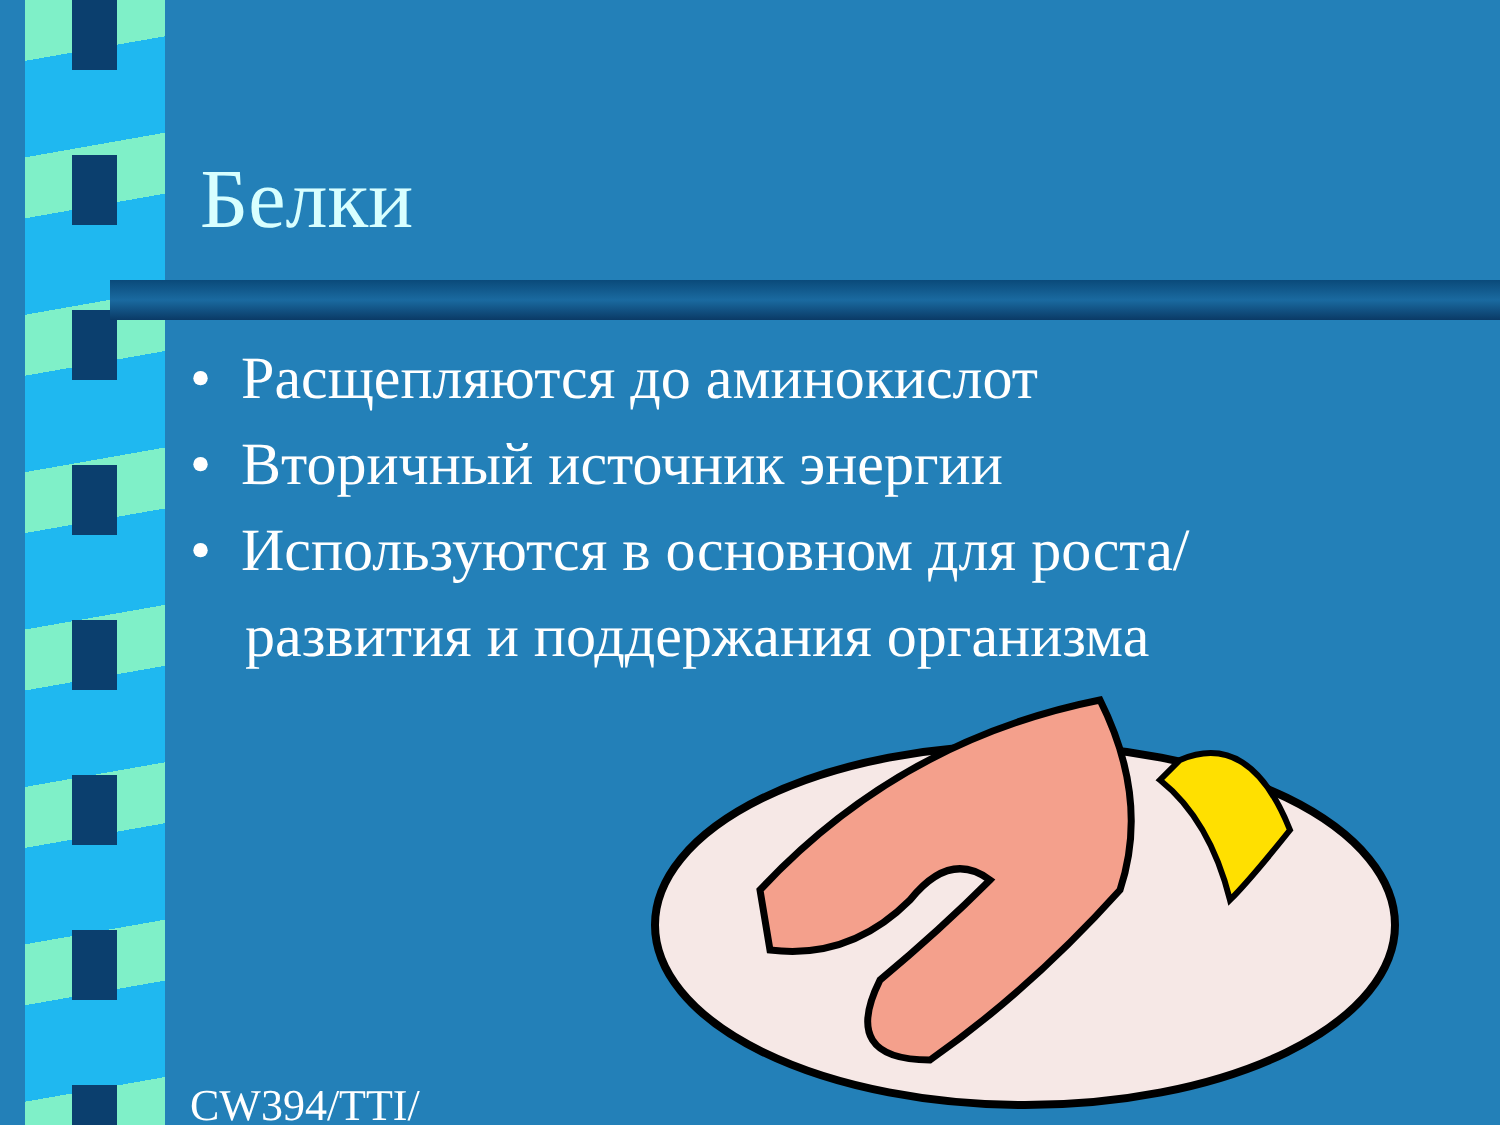Белки
• Расщепляются до аминокислот
• Вторичный источник энергии
• Используются в основном для роста/развития и поддержания организма
CW394/TTI/